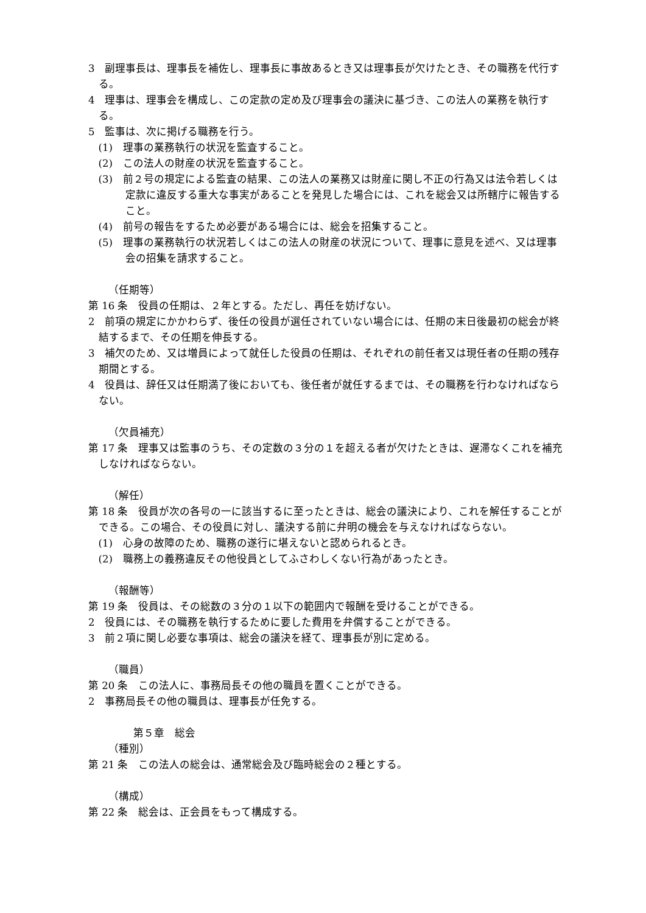3　副理事長は、理事長を補佐し、理事長に事故あるとき又は理事長が欠けたとき、その職務を代行する。
4　理事は、理事会を構成し、この定款の定め及び理事会の議決に基づき、この法人の業務を執行する。
5　監事は、次に掲げる職務を行う。
(1)　理事の業務執行の状況を監査すること。
(2)　この法人の財産の状況を監査すること。
(3)　前２号の規定による監査の結果、この法人の業務又は財産に関し不正の行為又は法令若しくは定款に違反する重大な事実があることを発見した場合には、これを総会又は所轄庁に報告すること。
(4)　前号の報告をするため必要がある場合には、総会を招集すること。
(5)　理事の業務執行の状況若しくはこの法人の財産の状況について、理事に意見を述べ、又は理事会の招集を請求すること。
（任期等）
第 16 条　役員の任期は、２年とする。ただし、再任を妨げない。
2　前項の規定にかかわらず、後任の役員が選任されていない場合には、任期の末日後最初の総会が終結するまで、その任期を伸長する。
3　補欠のため、又は増員によって就任した役員の任期は、それぞれの前任者又は現任者の任期の残存期間とする。
4　役員は、辞任又は任期満了後においても、後任者が就任するまでは、その職務を行わなければならない。
（欠員補充）
第 17 条　理事又は監事のうち、その定数の３分の１を超える者が欠けたときは、遅滞なくこれを補充しなければならない。
（解任）
第 18 条　役員が次の各号の一に該当するに至ったときは、総会の議決により、これを解任することができる。この場合、その役員に対し、議決する前に弁明の機会を与えなければならない。
(1)　心身の故障のため、職務の遂行に堪えないと認められるとき。
(2)　職務上の義務違反その他役員としてふさわしくない行為があったとき。
（報酬等）
第 19 条　役員は、その総数の３分の１以下の範囲内で報酬を受けることができる。
2　役員には、その職務を執行するために要した費用を弁償することができる。
3　前２項に関し必要な事項は、総会の議決を経て、理事長が別に定める。
（職員）
第 20 条　この法人に、事務局長その他の職員を置くことができる。
2　事務局長その他の職員は、理事長が任免する。
第５章　総会
（種別）
第 21 条　この法人の総会は、通常総会及び臨時総会の２種とする。
（構成）
第 22 条　総会は、正会員をもって構成する。